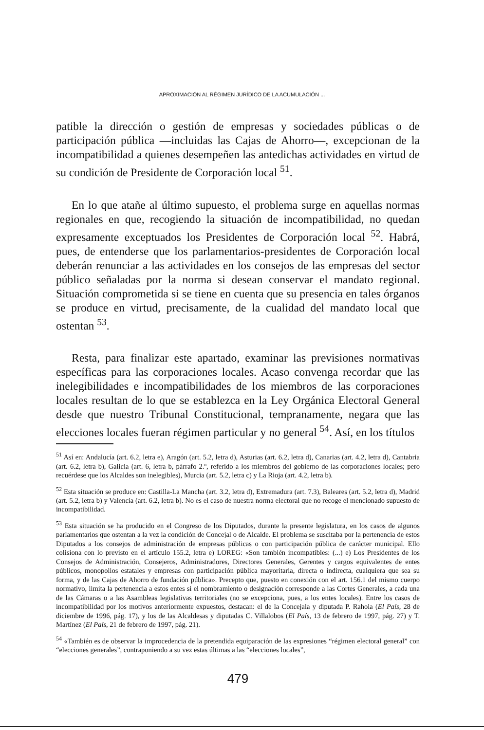APROXIMACIÓN AL RÉGIMEN JURÍDICO DE LA ACUMULACIÓN ...
patible la dirección o gestión de empresas y sociedades públicas o de participación pública —incluidas las Cajas de Ahorro—, excepcionan de la incompatibilidad a quienes desempeñen las antedichas actividades en virtud de su condición de Presidente de Corporación local <sup>51</sup>.
En lo que atañe al último supuesto, el problema surge en aquellas normas regionales en que, recogiendo la situación de incompatibilidad, no quedan expresamente exceptuados los Presidentes de Corporación local <sup>52</sup>. Habrá, pues, de entenderse que los parlamentarios-presidentes de Corporación local deberán renunciar a las actividades en los consejos de las empresas del sector público señaladas por la norma si desean conservar el mandato regional. Situación comprometida si se tiene en cuenta que su presencia en tales órganos se produce en virtud, precisamente, de la cualidad del mandato local que ostentan <sup>53</sup>.
Resta, para finalizar este apartado, examinar las previsiones normativas específicas para las corporaciones locales. Acaso convenga recordar que las inelegibilidades e incompatibilidades de los miembros de las corporaciones locales resultan de lo que se establezca en la Ley Orgánica Electoral General desde que nuestro Tribunal Constitucional, tempranamente, negara que las elecciones locales fueran régimen particular y no general <sup>54</sup>. Así, en los títulos
<sup>51</sup> Así en: Andalucía (art. 6.2, letra e), Aragón (art. 5.2, letra d), Asturias (art. 6.2, letra d), Canarias (art. 4.2, letra d), Cantabria (art. 6.2, letra b), Galicia (art. 6, letra b, párrafo 2.º, referido a los miembros del gobierno de las corporaciones locales; pero recuérdese que los Alcaldes son inelegibles), Murcia (art. 5.2, letra c) y La Rioja (art. 4.2, letra b).
<sup>52</sup> Esta situación se produce en: Castilla-La Mancha (art. 3.2, letra d), Extremadura (art. 7.3), Baleares (art. 5.2, letra d), Madrid (art. 5.2, letra b) y Valencia (art. 6.2, letra b). No es el caso de nuestra norma electoral que no recoge el mencionado supuesto de incompatibilidad.
<sup>53</sup> Esta situación se ha producido en el Congreso de los Diputados, durante la presente legislatura, en los casos de algunos parlamentarios que ostentan a la vez la condición de Concejal o de Alcalde. El problema se suscitaba por la pertenencia de estos Diputados a los consejos de administración de empresas públicas o con participación pública de carácter municipal. Ello colisiona con lo previsto en el artículo 155.2, letra e) LOREG: «Son también incompatibles: (...) e) Los Presidentes de los Consejos de Administración, Consejeros, Administradores, Directores Generales, Gerentes y cargos equivalentes de entes públicos, monopolios estatales y empresas con participación pública mayoritaria, directa o indirecta, cualquiera que sea su forma, y de las Cajas de Ahorro de fundación pública». Precepto que, puesto en conexión con el art. 156.1 del mismo cuerpo normativo, limita la pertenencia a estos entes si el nombramiento o designación corresponde a las Cortes Generales, a cada una de las Cámaras o a las Asambleas legislativas territoriales (no se excepciona, pues, a los entes locales). Entre los casos de incompatibilidad por los motivos anteriormente expuestos, destacan: el de la Concejala y diputada P. Rahola (El País, 28 de diciembre de 1996, pág. 17), y los de las Alcaldesas y diputadas C. Villalobos (El País, 13 de febrero de 1997, pág. 27) y T. Martínez (El País, 21 de febrero de 1997, pág. 21).
<sup>54</sup> «También es de observar la improcedencia de la pretendida equiparación de las expresiones “régimen electoral general” con “elecciones generales”, contraponiendo a su vez estas últimas a las “elecciones locales”,
479